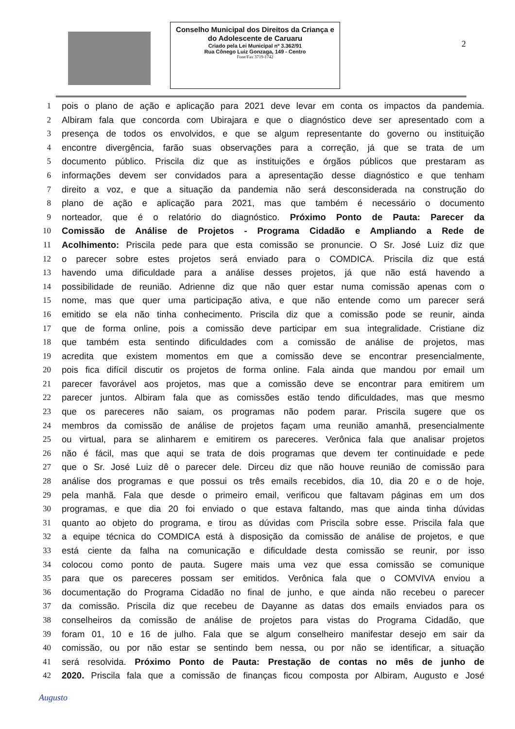Conselho Municipal dos Direitos da Criança e do Adolescente de Caruaru
Criado pela Lei Municipal nº 3.362/91
Rua Cônego Luiz Gonzaga, 149 - Centro
Fone/Fax 3719-1742
2
1 pois o plano de ação e aplicação para 2021 deve levar em conta os impactos da pandemia.
2 Albiram fala que concorda com Ubirajara e que o diagnóstico deve ser apresentado com a
3 presença de todos os envolvidos, e que se algum representante do governo ou instituição
4 encontre divergência, farão suas observações para a correção, já que se trata de um
5 documento público. Priscila diz que as instituições e órgãos públicos que prestaram as
6 informações devem ser convidados para a apresentação desse diagnóstico e que tenham
7 direito a voz, e que a situação da pandemia não será desconsiderada na construção do
8 plano de ação e aplicação para 2021, mas que também é necessário o documento
9 norteador, que é o relatório do diagnóstico. Próximo Ponto de Pauta: Parecer da
10 Comissão de Análise de Projetos - Programa Cidadão e Ampliando a Rede de
11 Acolhimento: Priscila pede para que esta comissão se pronuncie. O Sr. José Luiz diz que
12 o parecer sobre estes projetos será enviado para o COMDICA. Priscila diz que está
13 havendo uma dificuldade para a análise desses projetos, já que não está havendo a
14 possibilidade de reunião. Adrienne diz que não quer estar numa comissão apenas com o
15 nome, mas que quer uma participação ativa, e que não entende como um parecer será
16 emitido se ela não tinha conhecimento. Priscila diz que a comissão pode se reunir, ainda
17 que de forma online, pois a comissão deve participar em sua integralidade. Cristiane diz
18 que também esta sentindo dificuldades com a comissão de análise de projetos, mas
19 acredita que existem momentos em que a comissão deve se encontrar presencialmente,
20 pois fica difícil discutir os projetos de forma online. Fala ainda que mandou por email um
21 parecer favorável aos projetos, mas que a comissão deve se encontrar para emitirem um
22 parecer juntos. Albiram fala que as comissões estão tendo dificuldades, mas que mesmo
23 que os pareceres não saiam, os programas não podem parar. Priscila sugere que os
24 membros da comissão de análise de projetos façam uma reunião amanhã, presencialmente
25 ou virtual, para se alinharem e emitirem os pareceres. Verônica fala que analisar projetos
26 não é fácil, mas que aqui se trata de dois programas que devem ter continuidade e pede
27 que o Sr. José Luiz dê o parecer dele. Dirceu diz que não houve reunião de comissão para
28 análise dos programas e que possui os três emails recebidos, dia 10, dia 20 e o de hoje,
29 pela manhã. Fala que desde o primeiro email, verificou que faltavam páginas em um dos
30 programas, e que dia 20 foi enviado o que estava faltando, mas que ainda tinha dúvidas
31 quanto ao objeto do programa, e tirou as dúvidas com Priscila sobre esse. Priscila fala que
32 a equipe técnica do COMDICA está à disposição da comissão de análise de projetos, e que
33 está ciente da falha na comunicação e dificuldade desta comissão se reunir, por isso
34 colocou como ponto de pauta. Sugere mais uma vez que essa comissão se comunique
35 para que os pareceres possam ser emitidos. Verônica fala que o COMVIVA enviou a
36 documentação do Programa Cidadão no final de junho, e que ainda não recebeu o parecer
37 da comissão. Priscila diz que recebeu de Dayanne as datas dos emails enviados para os
38 conselheiros da comissão de análise de projetos para vistas do Programa Cidadão, que
39 foram 01, 10 e 16 de julho. Fala que se algum conselheiro manifestar desejo em sair da
40 comissão, ou por não estar se sentindo bem nessa, ou por não se identificar, a situação
41 será resolvida. Próximo Ponto de Pauta: Prestação de contas no mês de junho de
42 2020. Priscila fala que a comissão de finanças ficou composta por Albiram, Augusto e José
Augusto